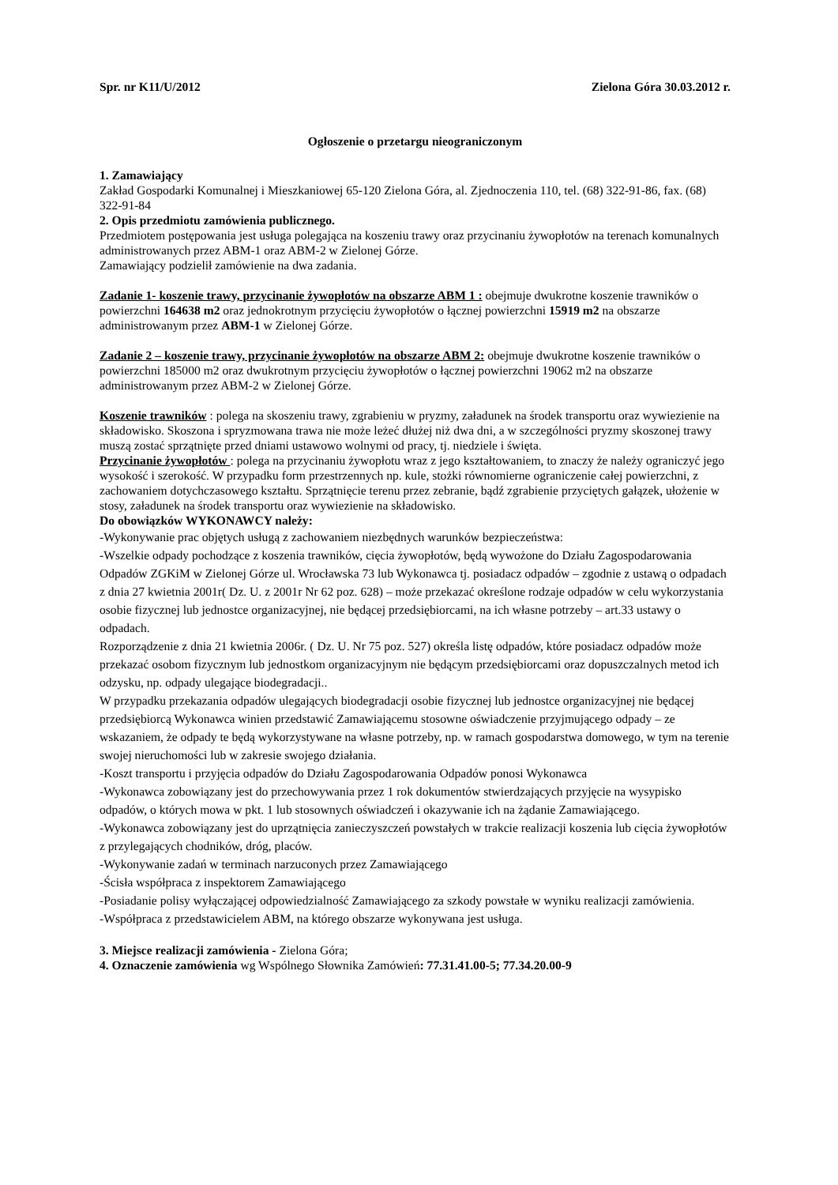Spr. nr K11/U/2012 Zielona Góra 30.03.2012 r.
Ogłoszenie o przetargu nieograniczonym
1. Zamawiający
Zakład Gospodarki Komunalnej i Mieszkaniowej 65-120 Zielona Góra, al. Zjednoczenia 110, tel. (68) 322-91-86, fax. (68) 322-91-84
2. Opis przedmiotu zamówienia publicznego.
Przedmiotem postępowania jest usługa polegająca na koszeniu trawy oraz przycinaniu żywopłotów na terenach komunalnych administrowanych przez ABM-1 oraz ABM-2 w Zielonej Górze.
Zamawiający podzielił zamówienie na dwa zadania.
Zadanie 1- koszenie trawy, przycinanie żywopłotów na obszarze ABM 1 : obejmuje dwukrotne koszenie trawników o powierzchni 164638 m2 oraz jednokrotnym przycięciu żywopłotów o łącznej powierzchni 15919 m2 na obszarze administrowanym przez ABM-1 w Zielonej Górze.
Zadanie 2 – koszenie trawy, przycinanie żywopłotów na obszarze ABM 2: obejmuje dwukrotne koszenie trawników o powierzchni 185000 m2 oraz dwukrotnym przycięciu żywopłotów o łącznej powierzchni 19062 m2 na obszarze administrowanym przez ABM-2 w Zielonej Górze.
Koszenie trawników : polega na skoszeniu trawy, zgrabieniu w pryzmy, załadunek na środek transportu oraz wywiezienie na składowisko. Skoszona i spryzmowana trawa nie może leżeć dłużej niż dwa dni, a w szczególności pryzmy skoszonej trawy muszą zostać sprzątnięte przed dniami ustawowo wolnymi od pracy, tj. niedziele i święta.
Przycinanie żywopłotów : polega na przycinaniu żywopłotu wraz z jego kształtowaniem, to znaczy że należy ograniczyć jego wysokość i szerokość. W przypadku form przestrzennych np. kule, stożki równomierne ograniczenie całej powierzchni, z zachowaniem dotychczasowego kształtu. Sprzątnięcie terenu przez zebranie, bądź zgrabienie przyciętych gałązek, ułożenie w stosy, załadunek na środek transportu oraz wywiezienie na składowisko.
Do obowiązków WYKONAWCY należy:
-Wykonywanie prac objętych usługą z zachowaniem niezbędnych warunków bezpieczeństwa:
-Wszelkie odpady pochodzące z koszenia trawników, cięcia żywopłotów, będą wywożone do Działu Zagospodarowania Odpadów ZGKiM w Zielonej Górze ul. Wrocławska 73 lub Wykonawca tj. posiadacz odpadów – zgodnie z ustawą o odpadach z dnia 27 kwietnia 2001r( Dz. U. z 2001r Nr 62 poz. 628) – może przekazać określone rodzaje odpadów w celu wykorzystania osobie fizycznej lub jednostce organizacyjnej, nie będącej przedsiębiorcami, na ich własne potrzeby – art.33 ustawy o odpadach.
Rozporządzenie z dnia 21 kwietnia 2006r. ( Dz. U. Nr 75 poz. 527) określa listę odpadów, które posiadacz odpadów może przekazać osobom fizycznym lub jednostkom organizacyjnym nie będącym przedsiębiorcami oraz dopuszczalnych metod ich odzysku, np. odpady ulegające biodegradacji..
W przypadku przekazania odpadów ulegających biodegradacji osobie fizycznej lub jednostce organizacyjnej nie będącej przedsiębiorcą Wykonawca winien przedstawić Zamawiającemu stosowne oświadczenie przyjmującego odpady – ze wskazaniem, że odpady te będą wykorzystywane na własne potrzeby, np. w ramach gospodarstwa domowego, w tym na terenie swojej nieruchomości lub w zakresie swojego działania.
-Koszt transportu i przyjęcia odpadów do Działu Zagospodarowania Odpadów ponosi Wykonawca
-Wykonawca zobowiązany jest do przechowywania przez 1 rok dokumentów stwierdzających przyjęcie na wysypisko odpadów, o których mowa w pkt. 1 lub stosownych oświadczeń i okazywanie ich na żądanie Zamawiającego.
-Wykonawca zobowiązany jest do uprzątnięcia zanieczyszczeń powstałych w trakcie realizacji koszenia lub cięcia żywopłotów z przylegających chodników, dróg, placów.
-Wykonywanie zadań w terminach narzuconych przez Zamawiającego
-Ścisła współpraca z inspektorem Zamawiającego
-Posiadanie polisy wyłączającej odpowiedzialność Zamawiającego za szkody powstałe w wyniku realizacji zamówienia.
-Współpraca z przedstawicielem ABM, na którego obszarze wykonywana jest usługa.
3. Miejsce realizacji zamówienia - Zielona Góra;
4. Oznaczenie zamówienia wg Wspólnego Słownika Zamówień: 77.31.41.00-5; 77.34.20.00-9